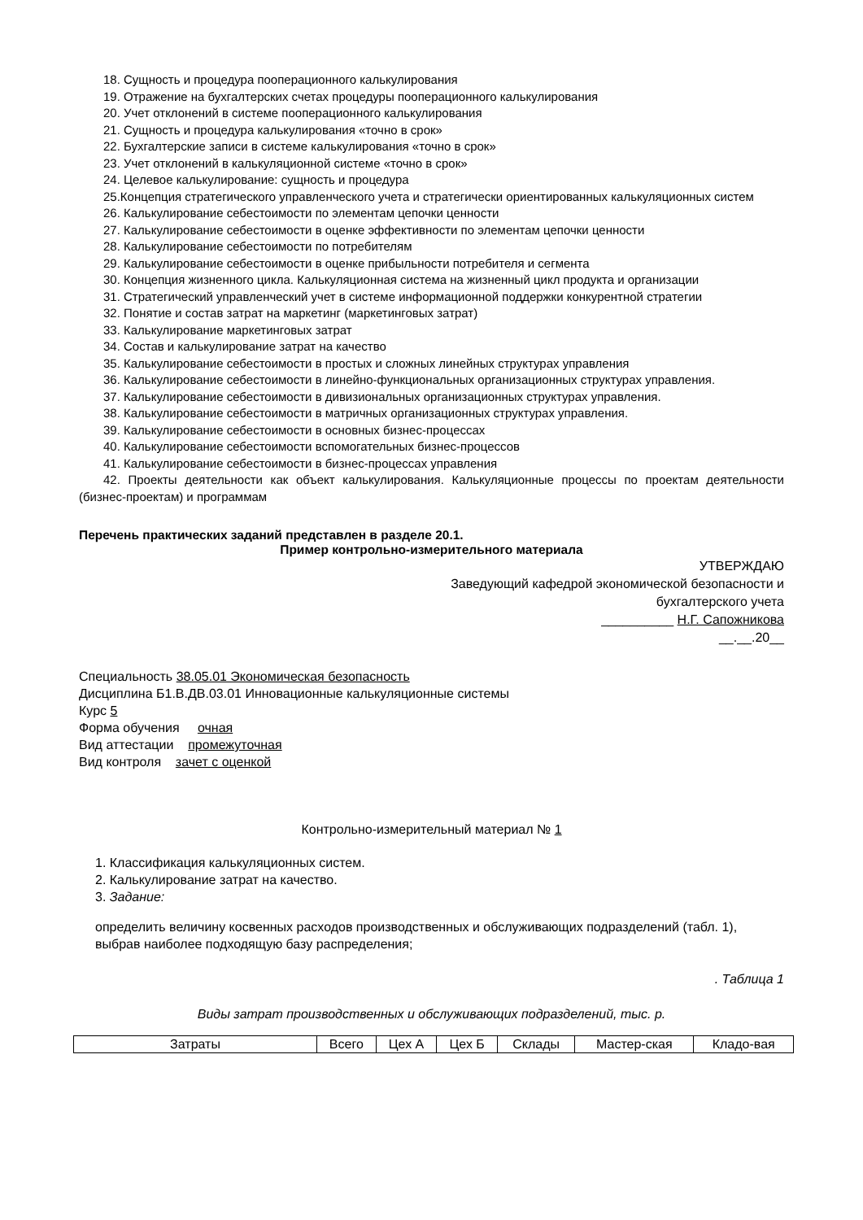18. Сущность и процедура пооперационного калькулирования
19. Отражение на бухгалтерских счетах процедуры пооперационного калькулирования
20. Учет отклонений в системе пооперационного калькулирования
21. Сущность и процедура калькулирования «точно в срок»
22. Бухгалтерские записи в системе калькулирования «точно в срок»
23. Учет отклонений в калькуляционной системе «точно в срок»
24. Целевое калькулирование: сущность и процедура
25.Концепция стратегического управленческого учета и стратегически ориентированных калькуляционных систем
26. Калькулирование себестоимости по элементам цепочки ценности
27. Калькулирование себестоимости в оценке эффективности по элементам цепочки ценности
28. Калькулирование себестоимости по потребителям
29. Калькулирование себестоимости в оценке прибыльности потребителя и сегмента
30. Концепция жизненного цикла. Калькуляционная система на жизненный цикл продукта и организации
31. Стратегический управленческий учет в системе информационной поддержки конкурентной стратегии
32. Понятие и состав затрат на маркетинг (маркетинговых затрат)
33. Калькулирование маркетинговых затрат
34. Состав и калькулирование затрат на качество
35. Калькулирование себестоимости в простых и сложных линейных структурах управления
36. Калькулирование себестоимости в линейно-функциональных организационных структурах управления.
37. Калькулирование себестоимости в дивизиональных организационных структурах управления.
38. Калькулирование себестоимости в матричных организационных структурах управления.
39. Калькулирование себестоимости в основных бизнес-процессах
40. Калькулирование себестоимости вспомогательных бизнес-процессов
41. Калькулирование себестоимости в бизнес-процессах управления
42. Проекты деятельности как объект калькулирования. Калькуляционные процессы по проектам деятельности (бизнес-проектам) и программам
Перечень практических заданий представлен в разделе 20.1.
Пример контрольно-измерительного материала
УТВЕРЖДАЮ
Заведующий кафедрой экономической безопасности и
бухгалтерского учета
__________ Н.Г. Сапожникова
__.__.20__
Специальность 38.05.01 Экономическая безопасность
Дисциплина Б1.В.ДВ.03.01 Инновационные калькуляционные системы
Курс 5
Форма обучения очная
Вид аттестации промежуточная
Вид контроля зачет с оценкой
Контрольно-измерительный материал № 1
1. Классификация калькуляционных систем.
2. Калькулирование затрат на качество.
3. Задание:
определить величину косвенных расходов производственных и обслуживающих подразделений (табл. 1), выбрав наиболее подходящую базу распределения;
. Таблица 1
Виды затрат производственных и обслуживающих подразделений, тыс. р.
| Затраты | Всего | Цех А | Цех Б | Склады | Мастер-ская | Кладо-вая |